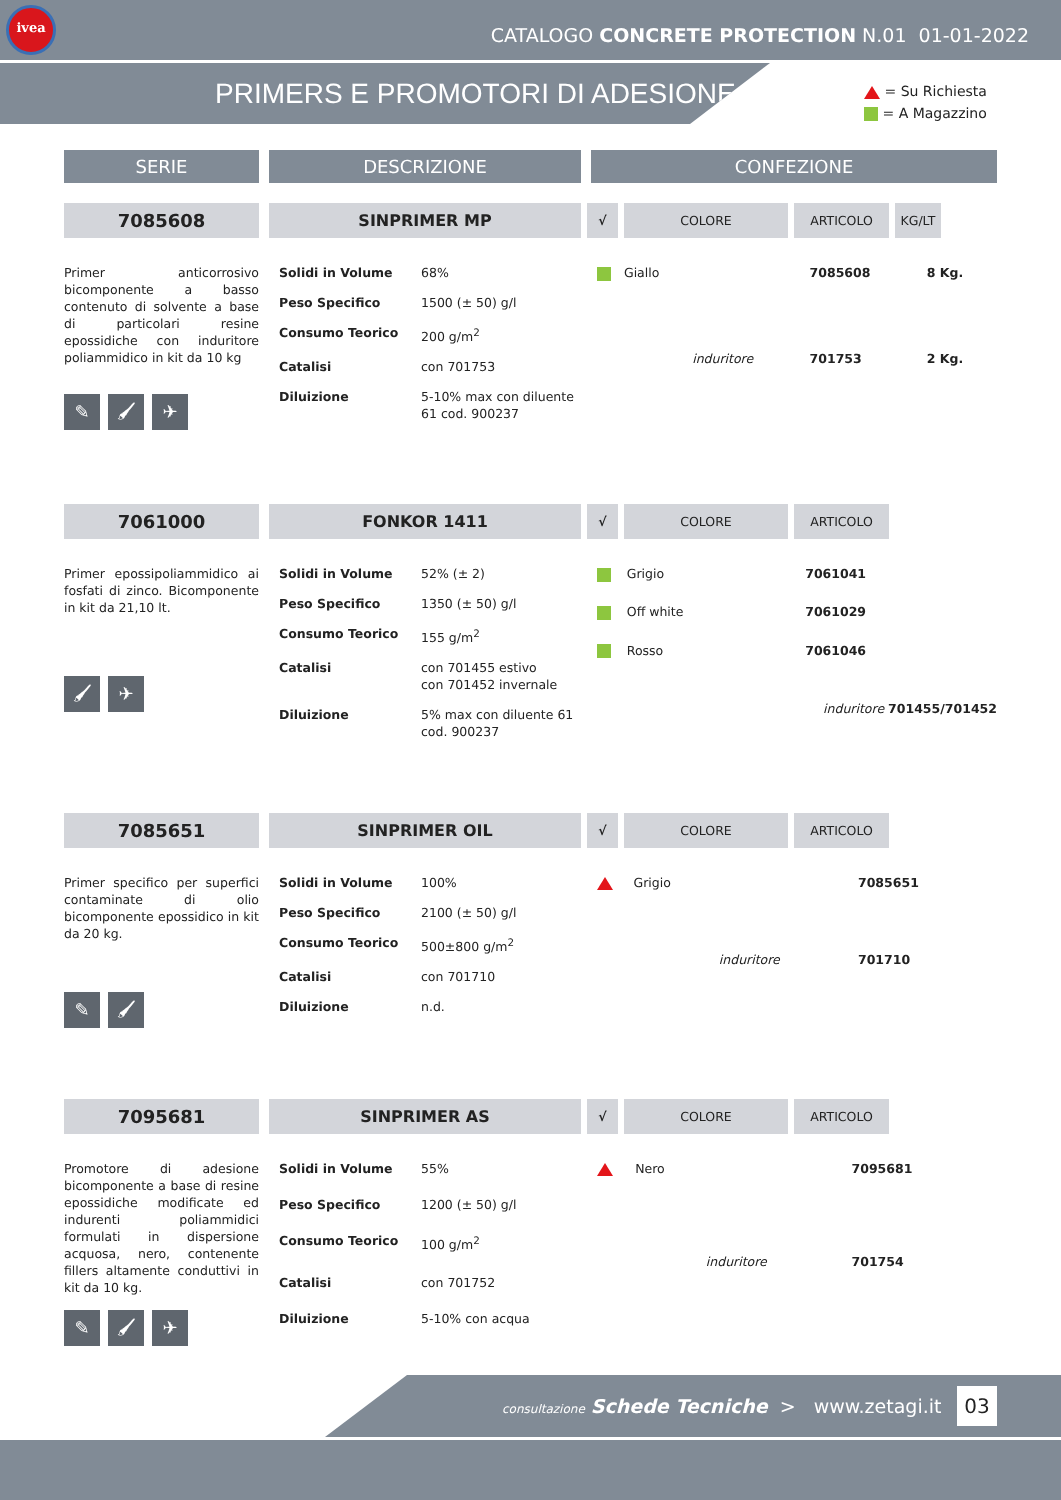ivea
CATALOGO CONCRETE PROTECTION N.01 01-01-2022
PRIMERS E PROMOTORI DI ADESIONE
= Su Richiesta
= A Magazzino
SERIE DESCRIZIONE CONFEZIONE
7085608 SINPRIMER MP
√ COLORE ARTICOLO KG/LT
Primer anticorrosivo bicomponente a basso contenuto di solvente a base di particolari resine epossidiche con induritore poliammidico in kit da 10 kg
✎ 🖌 ✈
| Solidi in Volume | 68% |
| Peso Specifico | 1500 (± 50) g/l |
| Consumo Teorico | 200 g/m<sup>2</sup> |
| Catalisi | con 701753 |
| Diluizione | 5-10% max con diluente 61 cod. 900237 |
| | Giallo | | 7085608 | 8 Kg. |
| | | induritore | 701753 | 2 Kg. |
7061000 FONKOR 1411
√ COLORE ARTICOLO
Primer epossipoliammidico ai fosfati di zinco. Bicomponente in kit da 21,10 lt.
🖌 ✈
| Solidi in Volume | 52% (± 2) |
| Peso Specifico | 1350 (± 50) g/l |
| Consumo Teorico | 155 g/m<sup>2</sup> |
| Catalisi | con 701455 estivo con 701452 invernale |
| Diluizione | 5% max con diluente 61 cod. 900237 |
| | Grigio | 7061041 |
| | Off white | 7061029 |
| | Rosso | 7061046 |
| | induritore 701455/701452 | |
7085651 SINPRIMER OIL
√ COLORE ARTICOLO
Primer specifico per superfici contaminate di olio bicomponente epossidico in kit da 20 kg.
✎ 🖌
| Solidi in Volume | 100% |
| Peso Specifico | 2100 (± 50) g/l |
| Consumo Teorico | 500±800 g/m<sup>2</sup> |
| Catalisi | con 701710 |
| Diluizione | n.d. |
| | Grigio | | 7085651 |
| | | induritore | 701710 |
7095681 SINPRIMER AS
√ COLORE ARTICOLO
Promotore di adesione bicomponente a base di resine epossidiche modificate ed indurenti poliammidici formulati in dispersione acquosa, nero, contenente fillers altamente conduttivi in kit da 10 kg.
✎ 🖌 ✈
| Solidi in Volume | 55% |
| Peso Specifico | 1200 (± 50) g/l |
| Consumo Teorico | 100 g/m<sup>2</sup> |
| Catalisi | con 701752 |
| Diluizione | 5-10% con acqua |
| | Nero | | 7095681 |
| | | induritore | 701754 |
consultazione Schede Tecniche > www.zetagi.it
03